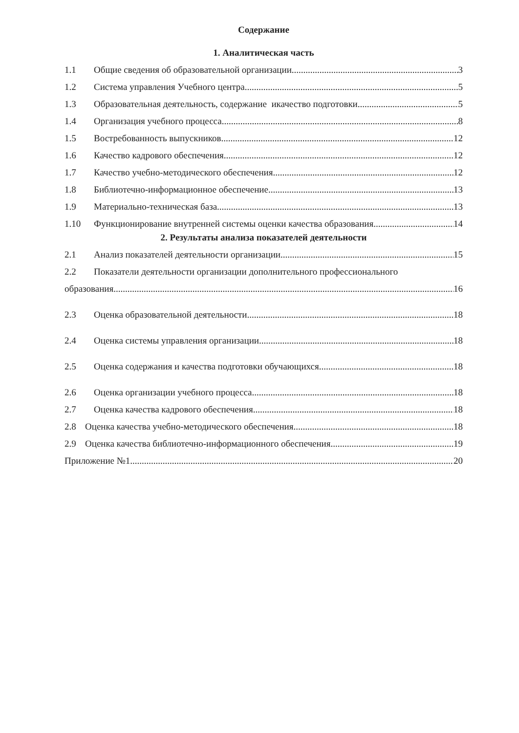Содержание
1. Аналитическая часть
1.1 Общие сведения об образовательной организации 3
1.2 Система управления Учебного центра 5
1.3 Образовательная деятельность, содержание икачество подготовки 5
1.4 Организация учебного процесса 8
1.5 Востребованность выпускников 12
1.6 Качество кадрового обеспечения 12
1.7 Качество учебно-методического обеспечения 12
1.8 Библиотечно-информационное обеспечение 13
1.9 Материально-техническая база 13
1.10 Функционирование внутренней системы оценки качества образования 14
2. Результаты анализа показателей деятельности
2.1 Анализ показателей деятельности организации 15
2.2 Показатели деятельности организации дополнительного профессионального
образования 16
2.3 Оценка образовательной деятельности 18
2.4 Оценка системы управления организации 18
2.5 Оценка содержания и качества подготовки обучающихся 18
2.6 Оценка организации учебного процесса 18
2.7 Оценка качества кадрового обеспечения 18
2.8 Оценка качества учебно-методического обеспечения 18
2.9 Оценка качества библиотечно-информационного обеспечения 19
Приложение №1 20